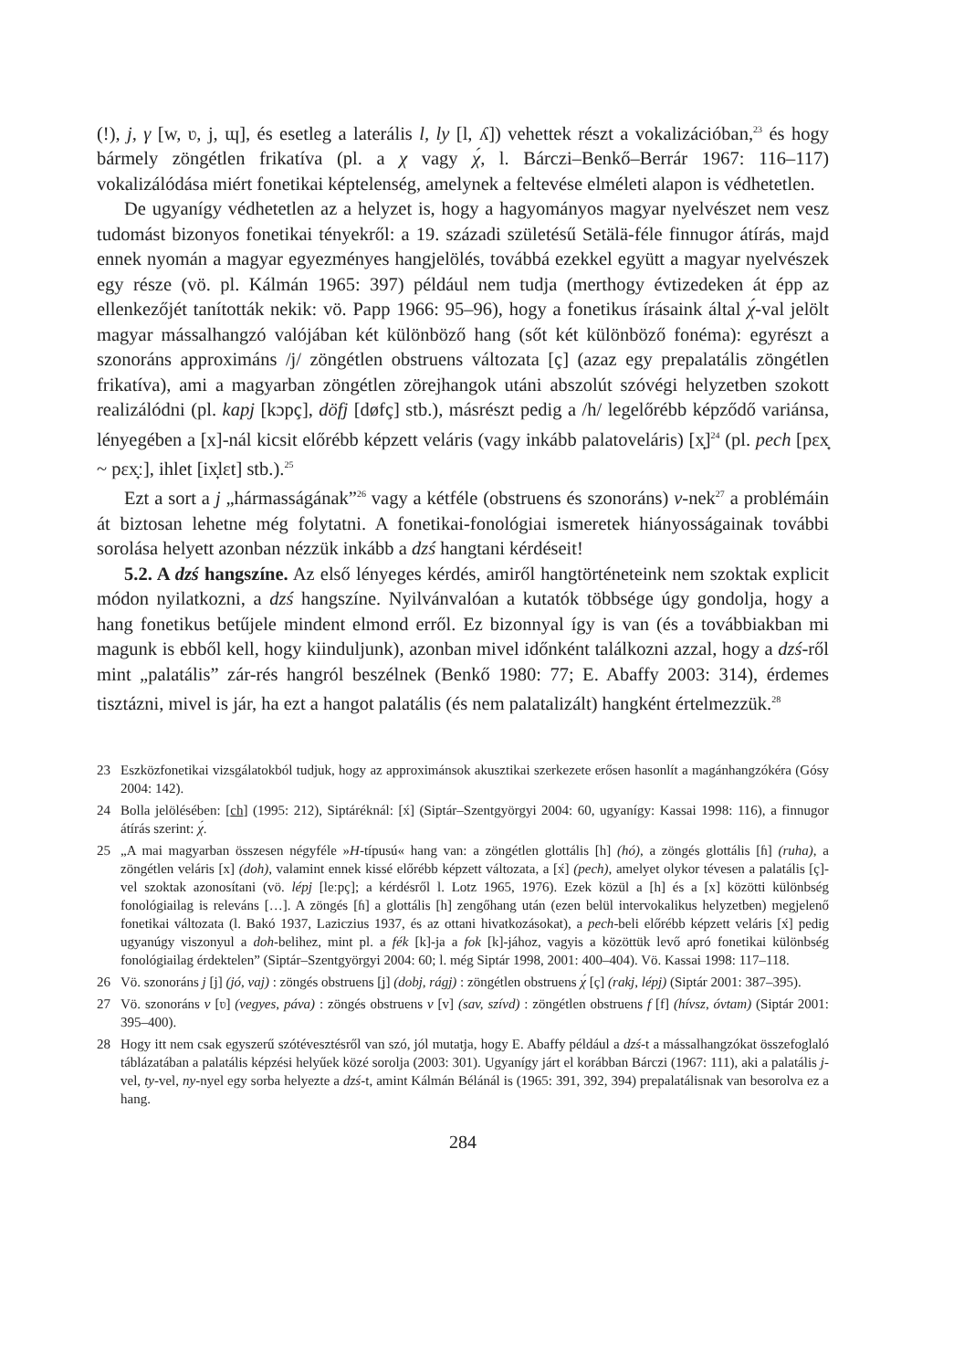(!), j, γ [w, ʋ, j, ɰ], és esetleg a laterális l, ly [l, ʎ]) vehettek részt a vokalizációban,<sup>23</sup> és hogy bármely zöngétlen frikatíva (pl. a χ vagy χ́, l. Bárczi–Benkő–Berrár 1967: 116–117) vokalizálódása miért fonetikai képtelenség, amelynek a feltevése elméleti alapon is védhetetlen.
De ugyanígy védhetetlen az a helyzet is, hogy a hagyományos magyar nyelvészet nem vesz tudomást bizonyos fonetikai tényekről: a 19. századi születésű Setälä-féle finnugor átírás, majd ennek nyomán a magyar egyezményes hangjelölés, továbbá ezekkel együtt a magyar nyelvészek egy része (vö. pl. Kálmán 1965: 397) például nem tudja (merthogy évtizedeken át épp az ellenkezőjét tanították nekik: vö. Papp 1966: 95–96), hogy a fonetikus írásaink által χ́-val jelölt magyar mássalhangzó valójában két különböző hang (sőt két különböző fonéma): egyrészt a szonoráns approximáns /j/ zöngétlen obstruens változata [ç] (azaz egy prepalatális zöngétlen frikatíva), ami a magyarban zöngétlen zörejhangok utáni abszolút szóvégi helyzetben szokott realizálódni (pl. kapj [kɔpç], döfj [døfç] stb.), másrészt pedig a /h/ legelőrébb képződő variánsa, lényegében a [x]-nál kicsit előrébb képzett veláris (vagy inkább palatoveláris) [x̟]<sup>24</sup> (pl. pech [pɛx̟ ~ pɛx̟ː], ihlet [ix̟lɛt] stb.).<sup>25</sup>
Ezt a sort a j „hármasságának”<sup>26</sup> vagy a kétféle (obstruens és szonoráns) v-nek<sup>27</sup> a problémáin át biztosan lehetne még folytatni. A fonetikai-fonológiai ismeretek hiányosságainak további sorolása helyett azonban nézzük inkább a dzś hangtani kérdéseit!
5.2. A dzś hangszíne. Az első lényeges kérdés, amiről hangtörténeteink nem szoktak explicit módon nyilatkozni, a dzś hangszíne. Nyilvánvalóan a kutatók többsége úgy gondolja, hogy a hang fonetikus betűjele mindent elmond erről. Ez bizonnyal így is van (és a továbbiakban mi magunk is ebből kell, hogy kiinduljunk), azonban mivel időnként találkozni azzal, hogy a dzś-ről mint „palatális” zár-rés hangról beszélnek (Benkő 1980: 77; E. Abaffy 2003: 314), érdemes tisztázni, mivel is jár, ha ezt a hangot palatális (és nem palatalizált) hangként értelmezzük.<sup>28</sup>
23 Eszközfonetikai vizsgálatokból tudjuk, hogy az approximánsok akusztikai szerkezete erősen hasonlít a magánhangzókéra (Gósy 2004: 142).
24 Bolla jelölésében: [ch] (1995: 212), Siptáréknál: [x́] (Siptár–Szentgyörgyi 2004: 60, ugyanígy: Kassai 1998: 116), a finnugor átírás szerint: χ́.
25 „A mai magyarban összesen négyféle »H-típusú« hang van: a zöngétlen glottális [h] (hó), a zöngés glottális [ɦ] (ruha), a zöngétlen veláris [x] (doh), valamint ennek kissé előrébb képzett változata, a [x́] (pech), amelyet olykor tévesen a palatális [ç]-vel szoktak azonosítani (vö. lépj [leːpç]; a kérdésről l. Lotz 1965, 1976). Ezek közül a [h] és a [x] közötti különbség fonológiailag is releváns […]. A zöngés [ɦ] a glottális [h] zengőhang után (ezen belül intervokalikus helyzetben) megjelenő fonetikai változata (l. Bakó 1937, Laziczius 1937, és az ottani hivatkozásokat), a pech-beli előrébb képzett veláris [x́] pedig ugyanúgy viszonyul a doh-belihez, mint pl. a fék [k]-ja a fok [k]-jához, vagyis a közöttük levő apró fonetikai különbség fonológiailag érdektelen” (Siptár–Szentgyörgyi 2004: 60; l. még Siptár 1998, 2001: 400–404). Vö. Kassai 1998: 117–118.
26 Vö. szonoráns j [j] (jó, vaj) : zöngés obstruens [ʝ] (dobj, rágj) : zöngétlen obstruens χ́ [ç] (rakj, lépj) (Siptár 2001: 387–395).
27 Vö. szonoráns v [ʋ] (vegyes, páva) : zöngés obstruens v [v] (sav, szívd) : zöngétlen obstruens f [f] (hívsz, óvtam) (Siptár 2001: 395–400).
28 Hogy itt nem csak egyszerű szótévesztésről van szó, jól mutatja, hogy E. Abaffy például a dzś-t a mássalhangzókat összefoglaló táblázatában a palatális képzési helyűek közé sorolja (2003: 301). Ugyanígy járt el korábban Bárczi (1967: 111), aki a palatális j-vel, ty-vel, ny-nyel egy sorba helyezte a dzś-t, amint Kálmán Bélánál is (1965: 391, 392, 394) prepalatálisnak van besorolva ez a hang.
284